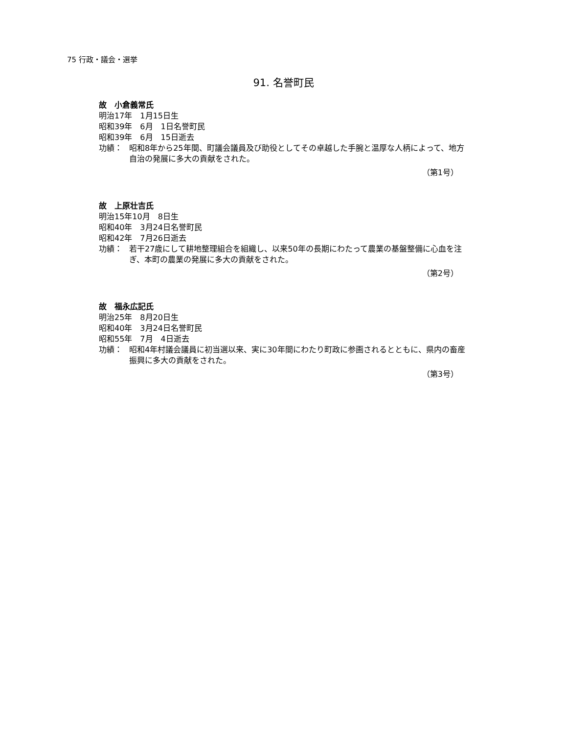75 行政・議会・選挙
91. 名誉町民
故　小倉義常氏
明治17年　1月15日生
昭和39年　6月　1日名誉町民
昭和39年　6月　15日逝去
功績： 昭和8年から25年間、町議会議員及び助役としてその卓越した手腕と温厚な人柄によって、地方自治の発展に多大の貢献をされた。
（第1号）
故　上原壮吉氏
明治15年10月　8日生
昭和40年　3月24日名誉町民
昭和42年　7月26日逝去
功績： 若干27歳にして耕地整理組合を組織し、以来50年の長期にわたって農業の基盤整備に心血を注ぎ、本町の農業の発展に多大の貢献をされた。
（第2号）
故　福永広記氏
明治25年　8月20日生
昭和40年　3月24日名誉町民
昭和55年　7月　4日逝去
功績： 昭和4年村議会議員に初当選以来、実に30年間にわたり町政に参画されるとともに、県内の畜産振興に多大の貢献をされた。
（第3号）